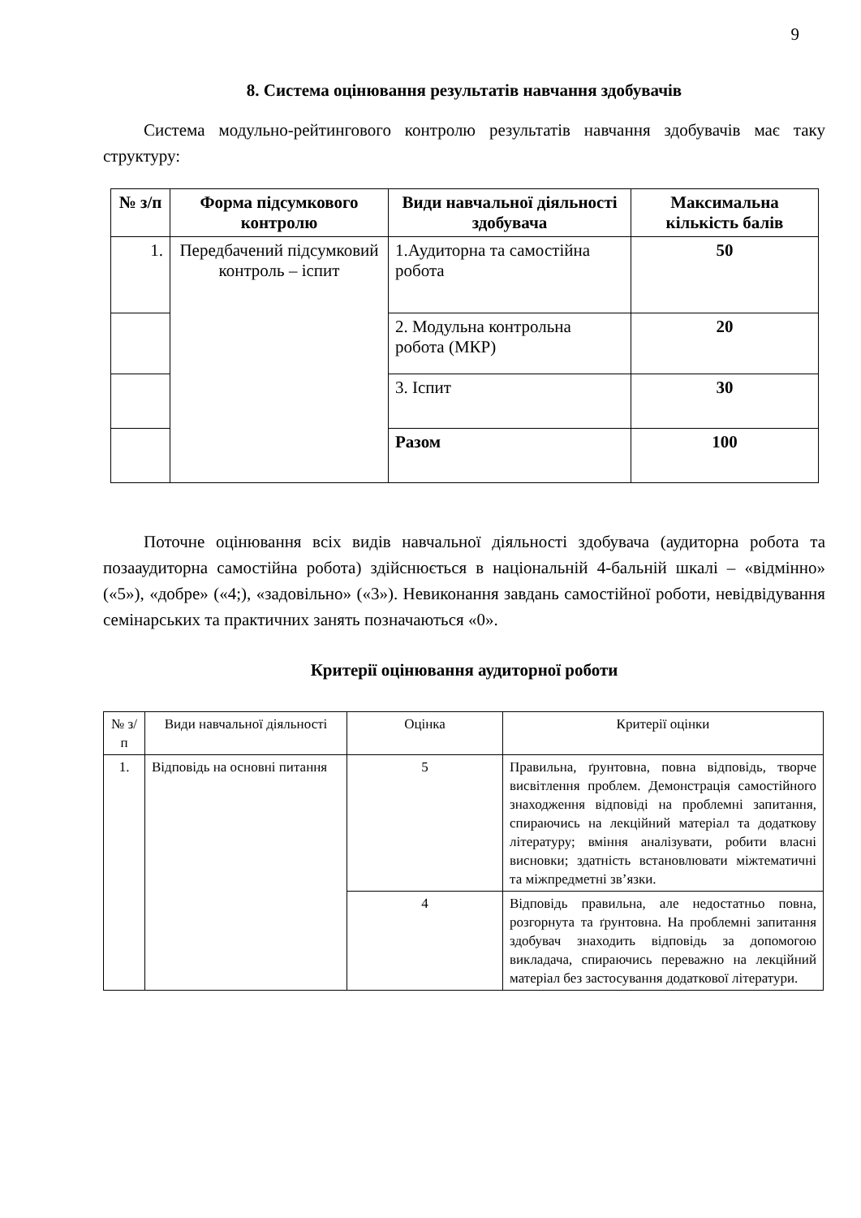9
8. Система оцінювання результатів навчання здобувачів
Система модульно-рейтингового контролю результатів навчання здобувачів має таку структуру:
| № з/п | Форма підсумкового контролю | Види навчальної діяльності здобувача | Максимальна кількість балів |
| --- | --- | --- | --- |
| 1. | Передбачений підсумковий контроль – іспит | 1.Аудиторна та самостійна робота | 50 |
| | | 2. Модульна контрольна робота (МКР) | 20 |
| | | 3. Іспит | 30 |
| | | Разом | 100 |
Поточне оцінювання всіх видів навчальної діяльності здобувача (аудиторна робота та позааудиторна самостійна робота) здійснюється в національній 4-бальній шкалі – «відмінно» («5»), «добре» («4;), «задовільно» («3»). Невиконання завдань самостійної роботи, невідвідування семінарських та практичних занять позначаються «0».
Критерії оцінювання аудиторної роботи
| № з/п | Види навчальної діяльності | Оцінка | Критерії оцінки |
| --- | --- | --- | --- |
| 1. | Відповідь на основні питання | 5 | Правильна, ґрунтовна, повна відповідь, творче висвітлення проблем. Демонстрація самостійного знаходження відповіді на проблемні запитання, спираючись на лекційний матеріал та додаткову літературу; вміння аналізувати, робити власні висновки; здатність встановлювати міжтематичні та міжпредметні зв’язки. |
| | | 4 | Відповідь правильна, але недостатньо повна, розгорнута та ґрунтовна. На проблемні запитання здобувач знаходить відповідь за допомогою викладача, спираючись переважно на лекційний матеріал без застосування додаткової літератури. |